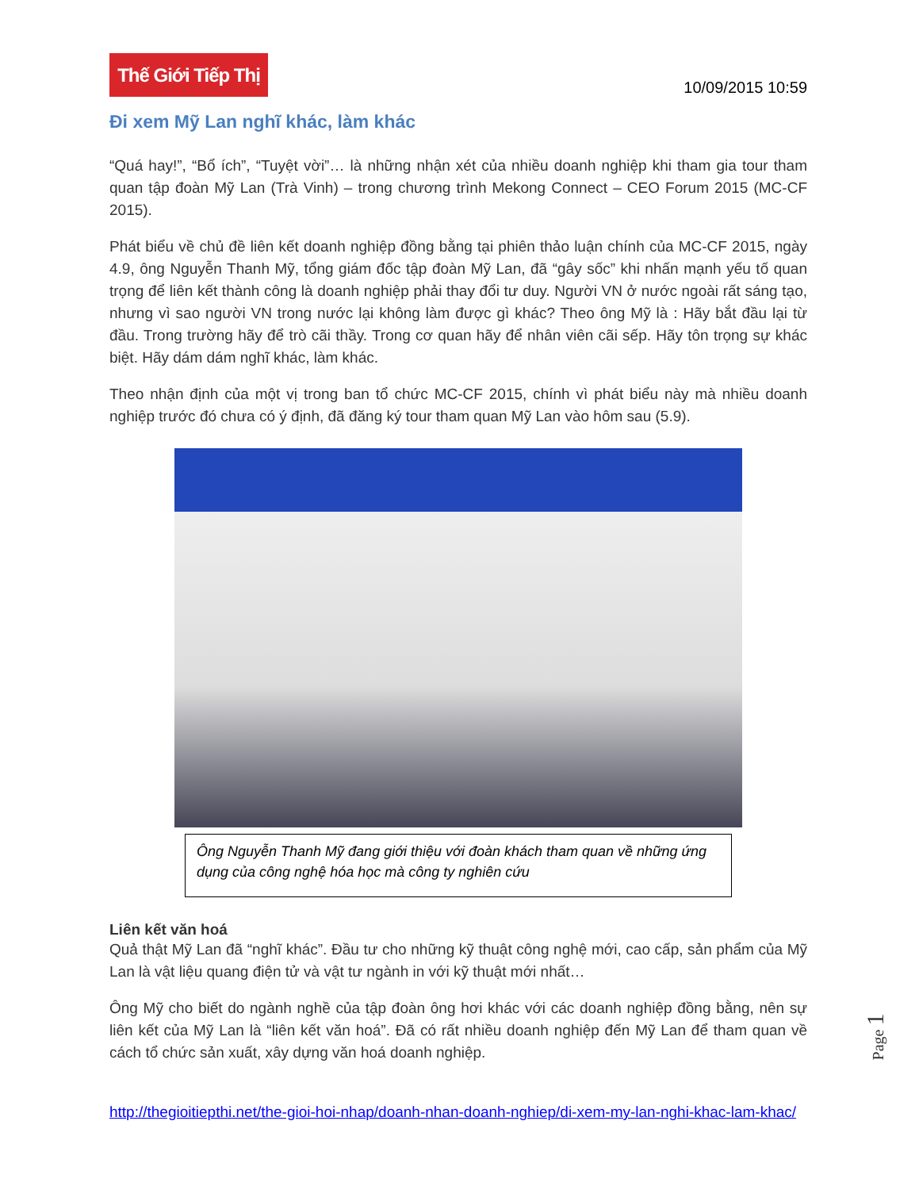Thế Giới Tiếp Thị
10/09/2015 10:59
Đi xem Mỹ Lan nghĩ khác, làm khác
“Quá hay!”, “Bổ ích”, “Tuyệt vời”… là những nhận xét của nhiều doanh nghiệp khi tham gia tour tham quan tập đoàn Mỹ Lan (Trà Vinh) – trong chương trình Mekong Connect – CEO Forum 2015 (MC-CF 2015).
Phát biểu về chủ đề liên kết doanh nghiệp đồng bằng tại phiên thảo luận chính của MC-CF 2015, ngày 4.9, ông Nguyễn Thanh Mỹ, tổng giám đốc tập đoàn Mỹ Lan, đã “gây sốc” khi nhấn mạnh yếu tố quan trọng để liên kết thành công là doanh nghiệp phải thay đổi tư duy. Người VN ở nước ngoài rất sáng tạo, nhưng vì sao người VN trong nước lại không làm được gì khác? Theo ông Mỹ là : Hãy bắt đầu lại từ đầu. Trong trường hãy để trò cãi thầy. Trong cơ quan hãy để nhân viên cãi sếp. Hãy tôn trọng sự khác biệt. Hãy dám dám nghĩ khác, làm khác.
Theo nhận định của một vị trong ban tổ chức MC-CF 2015, chính vì phát biểu này mà nhiều doanh nghiệp trước đó chưa có ý định, đã đăng ký tour tham quan Mỹ Lan vào hôm sau (5.9).
Ông Nguyễn Thanh Mỹ đang giới thiệu với đoàn khách tham quan về những ứng dụng của công nghệ hóa học mà công ty nghiên cứu
Liên kết văn hoá
Quả thật Mỹ Lan đã “nghĩ khác”. Đầu tư cho những kỹ thuật công nghệ mới, cao cấp, sản phẩm của Mỹ Lan là vật liệu quang điện tử và vật tư ngành in với kỹ thuật mới nhất…
Ông Mỹ cho biết do ngành nghề của tập đoàn ông hơi khác với các doanh nghiệp đồng bằng, nên sự liên kết của Mỹ Lan là “liên kết văn hoá”. Đã có rất nhiều doanh nghiệp đến Mỹ Lan để tham quan về cách tổ chức sản xuất, xây dựng văn hoá doanh nghiệp.
http://thegioitiepthi.net/the-gioi-hoi-nhap/doanh-nhan-doanh-nghiep/di-xem-my-lan-nghi-khac-lam-khac/
Page 1